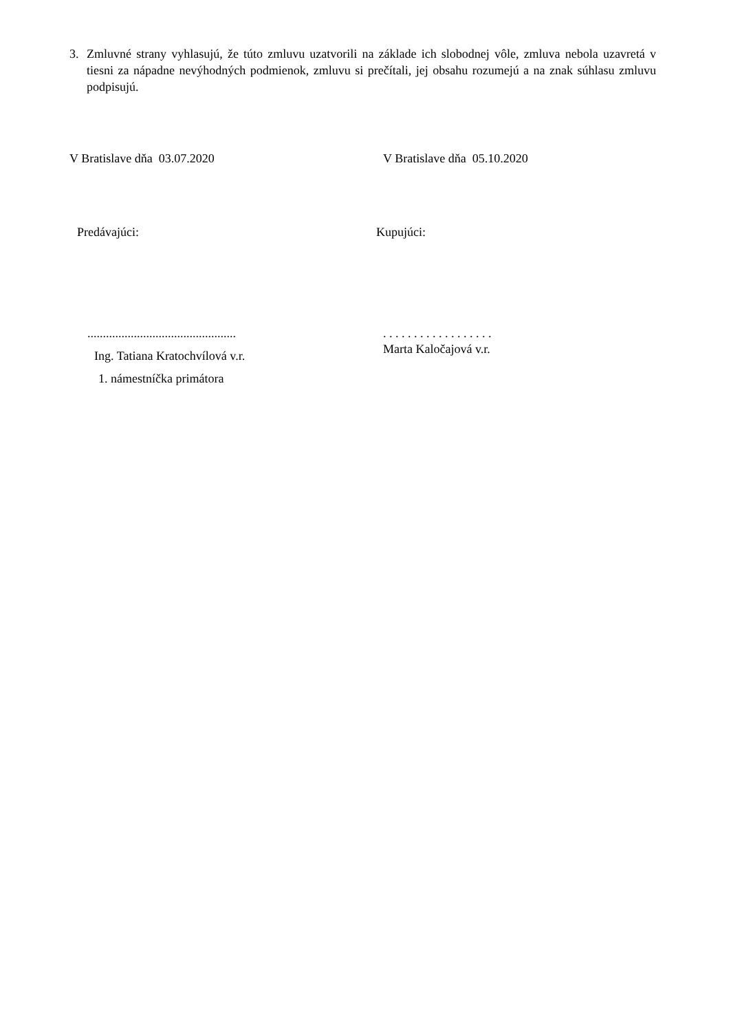3. Zmluvné strany vyhlasujú, že túto zmluvu uzatvorili na základe ich slobodnej vôle, zmluva nebola uzavretá v tiesni za nápadne nevýhodných podmienok, zmluvu si prečítali, jej obsahu rozumejú a na znak súhlasu zmluvu podpisujú.
V Bratislave dňa 03.07.2020 V Bratislave dňa 05.10.2020
Predávajúci: Kupujúci:
................................................
Ing. Tatiana Kratochvílová v.r.
1. námestníčka primátora
. . . . . . . . . . . . . . . . . .
Marta Kaločajová v.r.